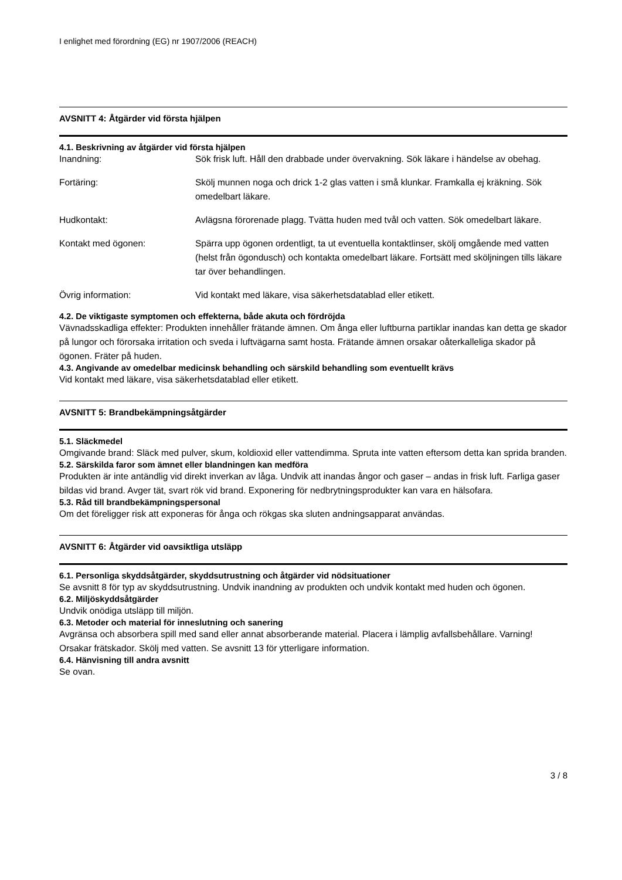I enlighet med förordning (EG) nr 1907/2006 (REACH)
AVSNITT 4: Åtgärder vid första hjälpen
4.1. Beskrivning av åtgärder vid första hjälpen
| Inandning: | Sök frisk luft. Håll den drabbade under övervakning. Sök läkare i händelse av obehag. |
| Fortäring: | Skölj munnen noga och drick 1-2 glas vatten i små klunkar. Framkalla ej kräkning. Sök omedelbart läkare. |
| Hudkontakt: | Avlägsna förorenade plagg. Tvätta huden med tvål och vatten. Sök omedelbart läkare. |
| Kontakt med ögonen: | Spärra upp ögonen ordentligt, ta ut eventuella kontaktlinser, skölj omgående med vatten (helst från ögondusch) och kontakta omedelbart läkare. Fortsätt med sköljningen tills läkare tar över behandlingen. |
| Övrig information: | Vid kontakt med läkare, visa säkerhetsdatablad eller etikett. |
4.2. De viktigaste symptomen och effekterna, både akuta och fördröjda
Vävnadsskadliga effekter: Produkten innehåller frätande ämnen. Om ånga eller luftburna partiklar inandas kan detta ge skador på lungor och förorsaka irritation och sveda i luftvägarna samt hosta. Frätande ämnen orsakar oåterkalleliga skador på ögonen. Fräter på huden.
4.3. Angivande av omedelbar medicinsk behandling och särskild behandling som eventuellt krävs
Vid kontakt med läkare, visa säkerhetsdatablad eller etikett.
AVSNITT 5: Brandbekämpningsåtgärder
5.1. Släckmedel
Omgivande brand: Släck med pulver, skum, koldioxid eller vattendimma. Spruta inte vatten eftersom detta kan sprida branden.
5.2. Särskilda faror som ämnet eller blandningen kan medföra
Produkten är inte antändlig vid direkt inverkan av låga. Undvik att inandas ångor och gaser – andas in frisk luft. Farliga gaser bildas vid brand. Avger tät, svart rök vid brand. Exponering för nedbrytningsprodukter kan vara en hälsofara.
5.3. Råd till brandbekämpningspersonal
Om det föreligger risk att exponeras för ånga och rökgas ska sluten andningsapparat användas.
AVSNITT 6: Åtgärder vid oavsiktliga utsläpp
6.1. Personliga skyddsåtgärder, skyddsutrustning och åtgärder vid nödsituationer
Se avsnitt 8 för typ av skyddsutrustning. Undvik inandning av produkten och undvik kontakt med huden och ögonen.
6.2. Miljöskyddsåtgärder
Undvik onödiga utsläpp till miljön.
6.3. Metoder och material för inneslutning och sanering
Avgränsa och absorbera spill med sand eller annat absorberande material. Placera i lämplig avfallsbehållare. Varning! Orsakar frätskador. Skölj med vatten. Se avsnitt 13 för ytterligare information.
6.4. Hänvisning till andra avsnitt
Se ovan.
3 / 8